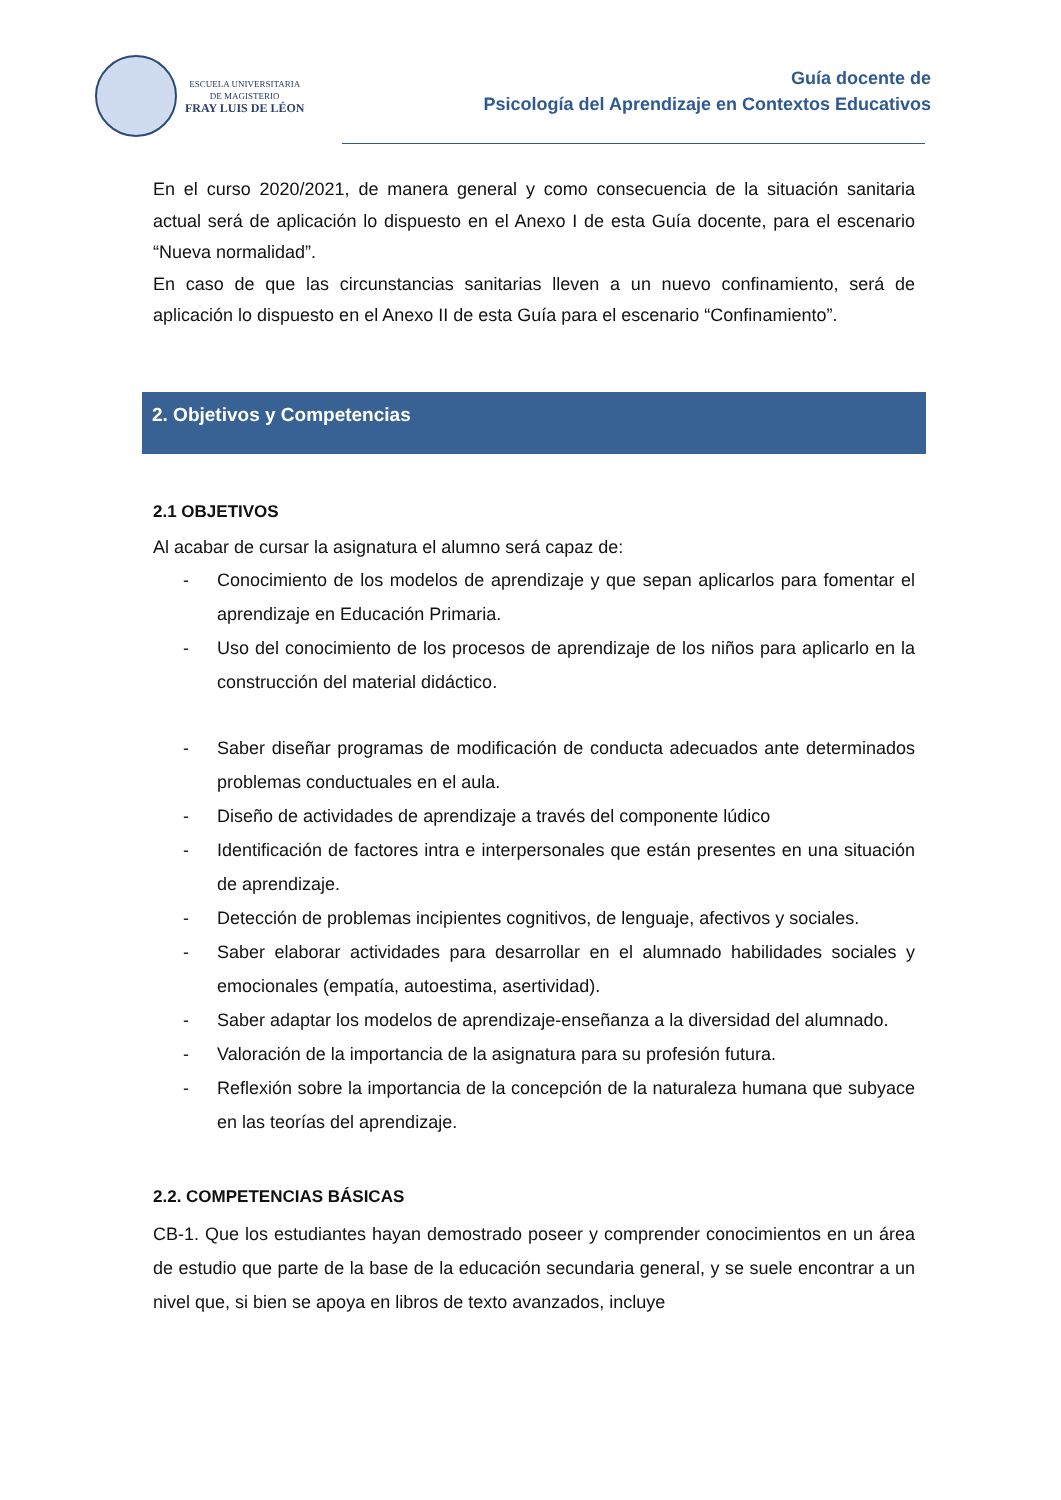ESCUELA UNIVERSITARIA
DE MAGISTERIO
FRAY LUIS DE LÉON
Guía docente de
Psicología del Aprendizaje en Contextos Educativos
En el curso 2020/2021, de manera general y como consecuencia de la situación sanitaria actual será de aplicación lo dispuesto en el Anexo I de esta Guía docente, para el escenario “Nueva normalidad”.
En caso de que las circunstancias sanitarias lleven a un nuevo confinamiento, será de aplicación lo dispuesto en el Anexo II de esta Guía para el escenario “Confinamiento”.
2. Objetivos y Competencias
2.1 OBJETIVOS
Al acabar de cursar la asignatura el alumno será capaz de:
- Conocimiento de los modelos de aprendizaje y que sepan aplicarlos para fomentar el aprendizaje en Educación Primaria.
- Uso del conocimiento de los procesos de aprendizaje de los niños para aplicarlo en la construcción del material didáctico.
- Saber diseñar programas de modificación de conducta adecuados ante determinados problemas conductuales en el aula.
- Diseño de actividades de aprendizaje a través del componente lúdico
- Identificación de factores intra e interpersonales que están presentes en una situación de aprendizaje.
- Detección de problemas incipientes cognitivos, de lenguaje, afectivos y sociales.
- Saber elaborar actividades para desarrollar en el alumnado habilidades sociales y emocionales (empatía, autoestima, asertividad).
- Saber adaptar los modelos de aprendizaje-enseñanza a la diversidad del alumnado.
- Valoración de la importancia de la asignatura para su profesión futura.
- Reflexión sobre la importancia de la concepción de la naturaleza humana que subyace en las teorías del aprendizaje.
2.2. COMPETENCIAS BÁSICAS
CB-1. Que los estudiantes hayan demostrado poseer y comprender conocimientos en un área de estudio que parte de la base de la educación secundaria general, y se suele encontrar a un nivel que, si bien se apoya en libros de texto avanzados, incluye